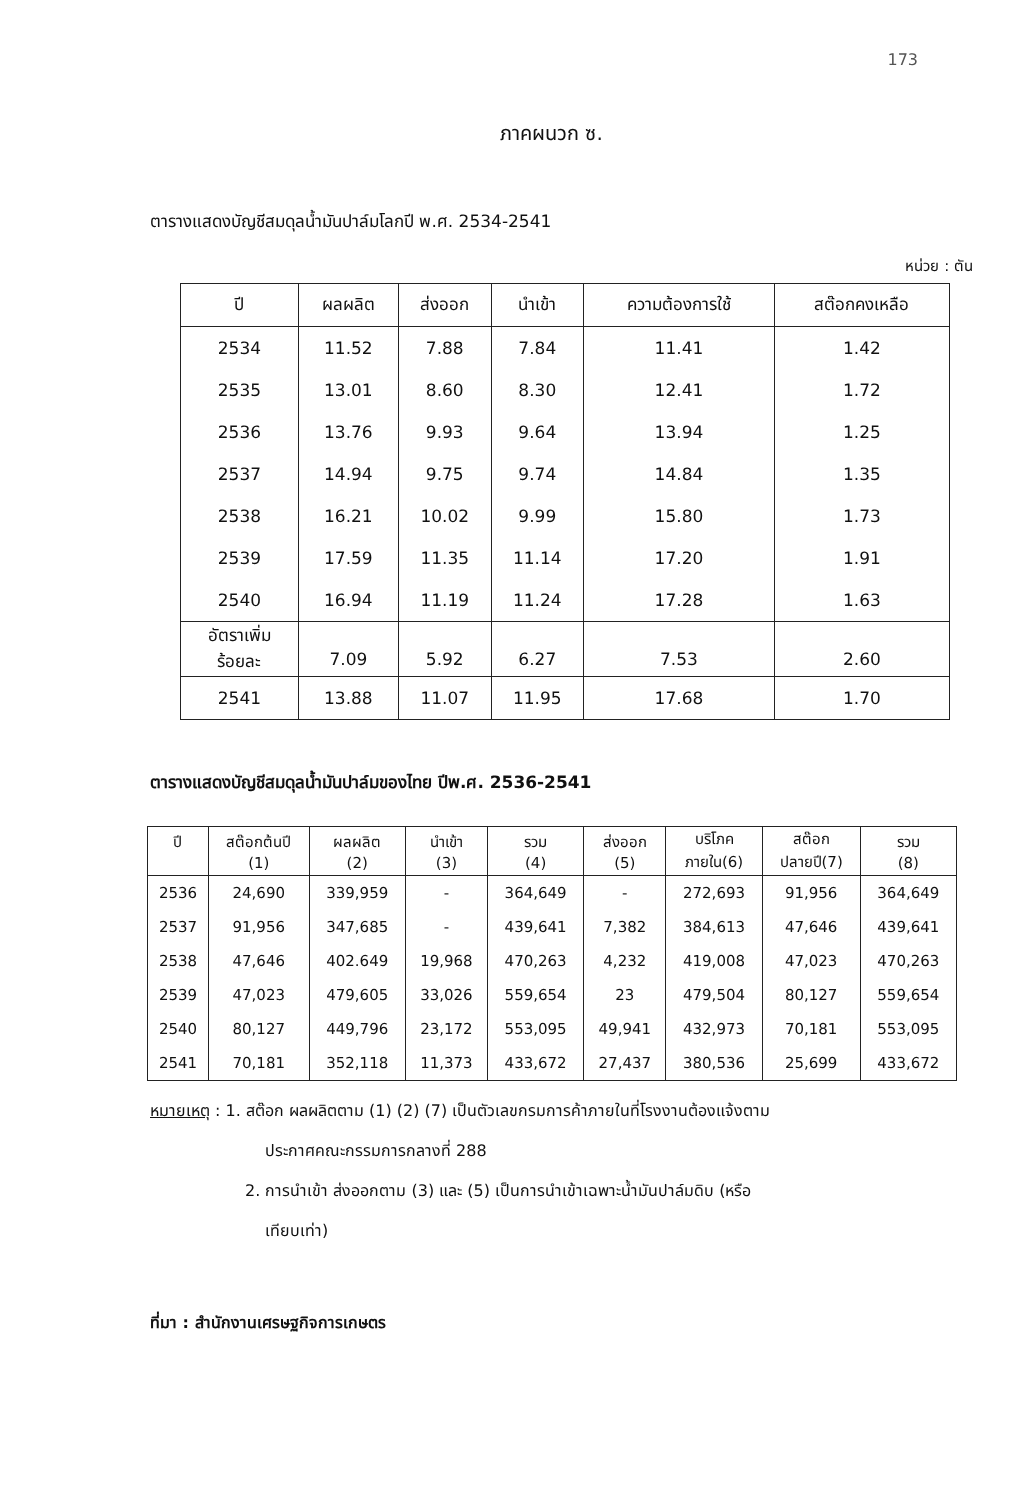173
ภาคผนวก ซ.
ตารางแสดงบัญชีสมดุลน้ำมันปาล์มโลกปี พ.ศ. 2534-2541
หน่วย : ตัน
| ปี | ผลผลิต | ส่งออก | นำเข้า | ความต้องการใช้ | สต๊อกคงเหลือ |
| --- | --- | --- | --- | --- | --- |
| 2534 | 11.52 | 7.88 | 7.84 | 11.41 | 1.42 |
| 2535 | 13.01 | 8.60 | 8.30 | 12.41 | 1.72 |
| 2536 | 13.76 | 9.93 | 9.64 | 13.94 | 1.25 |
| 2537 | 14.94 | 9.75 | 9.74 | 14.84 | 1.35 |
| 2538 | 16.21 | 10.02 | 9.99 | 15.80 | 1.73 |
| 2539 | 17.59 | 11.35 | 11.14 | 17.20 | 1.91 |
| 2540 | 16.94 | 11.19 | 11.24 | 17.28 | 1.63 |
| อัตราเพิ่ม ร้อยละ | 7.09 | 5.92 | 6.27 | 7.53 | 2.60 |
| 2541 | 13.88 | 11.07 | 11.95 | 17.68 | 1.70 |
ตารางแสดงบัญชีสมดุลน้ำมันปาล์มของไทย ปีพ.ศ. 2536-2541
| ปี | สต๊อกต้นปี (1) | ผลผลิต (2) | นำเข้า (3) | รวม (4) | ส่งออก (5) | บริโภค ภายใน(6) | สต๊อก ปลายปี(7) | รวม (8) |
| --- | --- | --- | --- | --- | --- | --- | --- | --- |
| 2536 | 24,690 | 339,959 | - | 364,649 | - | 272,693 | 91,956 | 364,649 |
| 2537 | 91,956 | 347,685 | - | 439,641 | 7,382 | 384,613 | 47,646 | 439,641 |
| 2538 | 47,646 | 402.649 | 19,968 | 470,263 | 4,232 | 419,008 | 47,023 | 470,263 |
| 2539 | 47,023 | 479,605 | 33,026 | 559,654 | 23 | 479,504 | 80,127 | 559,654 |
| 2540 | 80,127 | 449,796 | 23,172 | 553,095 | 49,941 | 432,973 | 70,181 | 553,095 |
| 2541 | 70,181 | 352,118 | 11,373 | 433,672 | 27,437 | 380,536 | 25,699 | 433,672 |
หมายเหตุ : 1. สต๊อก ผลผลิตตาม (1) (2) (7) เป็นตัวเลขกรมการค้าภายในที่โรงงานต้องแจ้งตาม
ประกาศคณะกรรมการกลางที่ 288
2. การนำเข้า ส่งออกตาม (3) และ (5) เป็นการนำเข้าเฉพาะน้ำมันปาล์มดิบ (หรือ
เทียบเท่า)
ที่มา : สำนักงานเศรษฐกิจการเกษตร